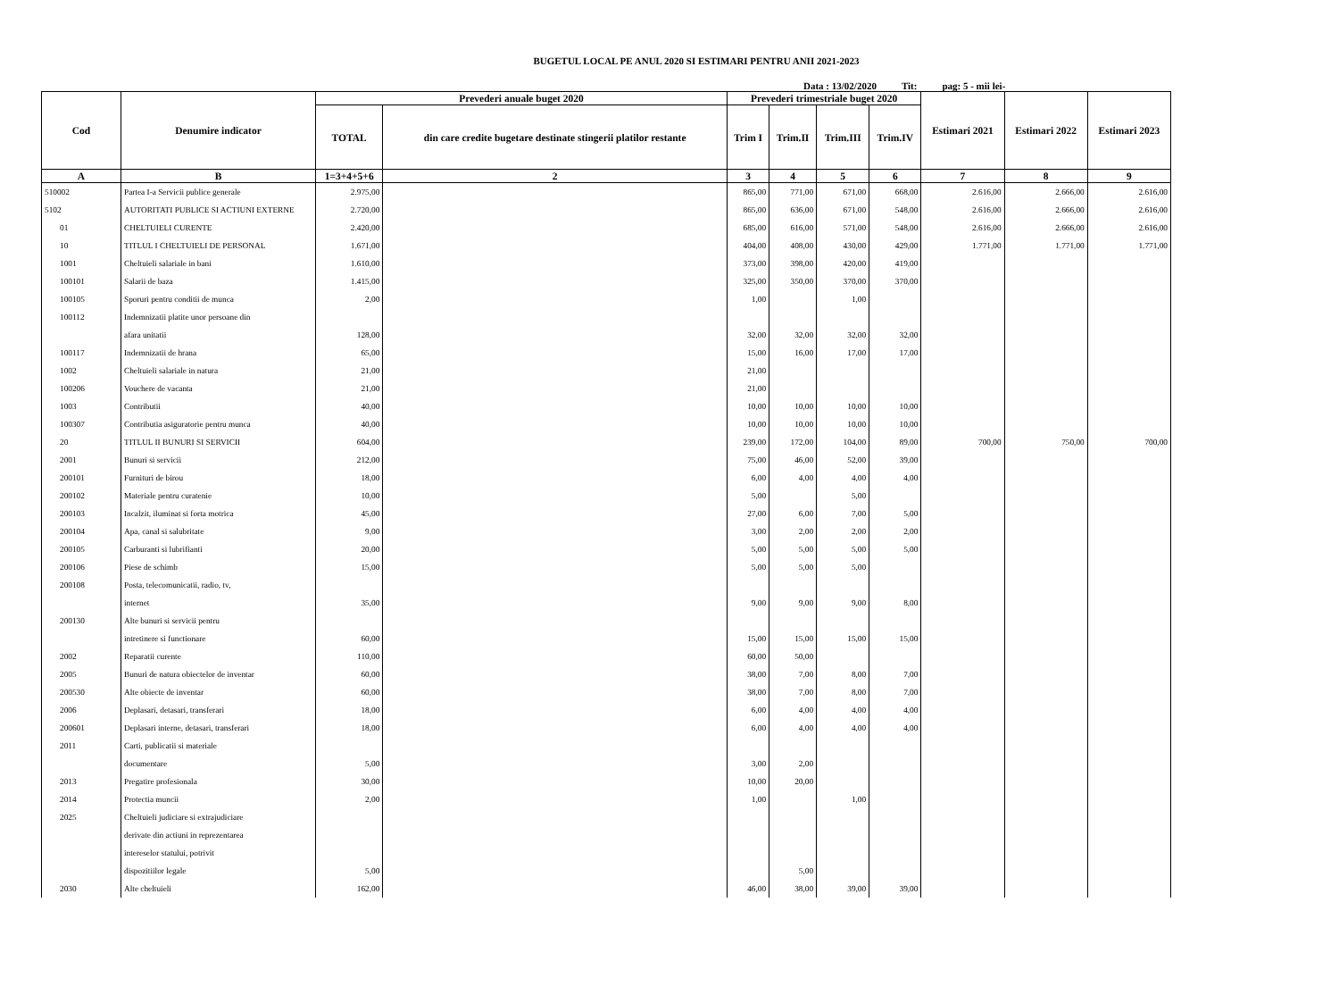BUGETUL LOCAL PE ANUL 2020 SI ESTIMARI PENTRU ANII 2021-2023
Data : 13/02/2020 Tit: pag: 5 - mii lei-
| Cod | Denumire indicator | Prevederi anuale buget 2020 | | Prevederi trimestriale buget 2020 | | | | Estimari 2021 | Estimari 2022 | Estimari 2023 |
| --- | --- | --- | --- | --- | --- | --- | --- | --- | --- | --- |
| | | TOTAL | din care credite bugetare destinate stingerii platilor restante | Trim I | Trim.II | Trim.III | Trim.IV | | | |
| A | B | 1=3+4+5+6 | 2 | 3 | 4 | 5 | 6 | 7 | 8 | 9 |
| 510002 | Partea I-a Servicii publice generale | 2.975,00 | | 865,00 | 771,00 | 671,00 | 668,00 | 2.616,00 | 2.666,00 | 2.616,00 |
| 5102 | AUTORITATI PUBLICE SI ACTIUNI EXTERNE | 2.720,00 | | 865,00 | 636,00 | 671,00 | 548,00 | 2.616,00 | 2.666,00 | 2.616,00 |
| 01 | CHELTUIELI CURENTE | 2.420,00 | | 685,00 | 616,00 | 571,00 | 548,00 | 2.616,00 | 2.666,00 | 2.616,00 |
| 10 | TITLUL I CHELTUIELI DE PERSONAL | 1.671,00 | | 404,00 | 408,00 | 430,00 | 429,00 | 1.771,00 | 1.771,00 | 1.771,00 |
| 1001 | Cheltuieli salariale in bani | 1.610,00 | | 373,00 | 398,00 | 420,00 | 419,00 | | | |
| 100101 | Salarii de baza | 1.415,00 | | 325,00 | 350,00 | 370,00 | 370,00 | | | |
| 100105 | Sporuri pentru conditii de munca | 2,00 | | 1,00 | | 1,00 | | | | |
| 100112 | Indemnizatii platite unor persoane din | | | | | | | | | |
| | afara unitatii | 128,00 | | 32,00 | 32,00 | 32,00 | 32,00 | | | |
| 100117 | Indemnizatii de hrana | 65,00 | | 15,00 | 16,00 | 17,00 | 17,00 | | | |
| 1002 | Cheltuieli salariale in natura | 21,00 | | 21,00 | | | | | | |
| 100206 | Vouchere de vacanta | 21,00 | | 21,00 | | | | | | |
| 1003 | Contributii | 40,00 | | 10,00 | 10,00 | 10,00 | 10,00 | | | |
| 100307 | Contributia asiguratorie pentru munca | 40,00 | | 10,00 | 10,00 | 10,00 | 10,00 | | | |
| 20 | TITLUL II BUNURI SI SERVICII | 604,00 | | 239,00 | 172,00 | 104,00 | 89,00 | 700,00 | 750,00 | 700,00 |
| 2001 | Bunuri si servicii | 212,00 | | 75,00 | 46,00 | 52,00 | 39,00 | | | |
| 200101 | Furnituri de birou | 18,00 | | 6,00 | 4,00 | 4,00 | 4,00 | | | |
| 200102 | Materiale pentru curatenie | 10,00 | | 5,00 | | 5,00 | | | | |
| 200103 | Incalzit, iluminat si forta motrica | 45,00 | | 27,00 | 6,00 | 7,00 | 5,00 | | | |
| 200104 | Apa, canal si salubritate | 9,00 | | 3,00 | 2,00 | 2,00 | 2,00 | | | |
| 200105 | Carburanti si lubrifianti | 20,00 | | 5,00 | 5,00 | 5,00 | 5,00 | | | |
| 200106 | Piese de schimb | 15,00 | | 5,00 | 5,00 | 5,00 | | | | |
| 200108 | Posta, telecomunicatii, radio, tv, | | | | | | | | | |
| | internet | 35,00 | | 9,00 | 9,00 | 9,00 | 8,00 | | | |
| 200130 | Alte bunuri si servicii pentru | | | | | | | | | |
| | intretinere si functionare | 60,00 | | 15,00 | 15,00 | 15,00 | 15,00 | | | |
| 2002 | Reparatii curente | 110,00 | | 60,00 | 50,00 | | | | | |
| 2005 | Bunuri de natura obiectelor de inventar | 60,00 | | 38,00 | 7,00 | 8,00 | 7,00 | | | |
| 200530 | Alte obiecte de inventar | 60,00 | | 38,00 | 7,00 | 8,00 | 7,00 | | | |
| 2006 | Deplasari, detasari, transferari | 18,00 | | 6,00 | 4,00 | 4,00 | 4,00 | | | |
| 200601 | Deplasari interne, detasari, transferari | 18,00 | | 6,00 | 4,00 | 4,00 | 4,00 | | | |
| 2011 | Carti, publicatii si materiale | | | | | | | | | |
| | documentare | 5,00 | | 3,00 | 2,00 | | | | | |
| 2013 | Pregatire profesionala | 30,00 | | 10,00 | 20,00 | | | | | |
| 2014 | Protectia muncii | 2,00 | | 1,00 | | 1,00 | | | | |
| 2025 | Cheltuieli judiciare si extrajudiciare | | | | | | | | | |
| | derivate din actiuni in reprezentarea | | | | | | | | | |
| | intereselor statului, potrivit | | | | | | | | | |
| | dispozitiilor legale | 5,00 | | | 5,00 | | | | | |
| 2030 | Alte cheltuieli | 162,00 | | 46,00 | 38,00 | 39,00 | 39,00 | | | |